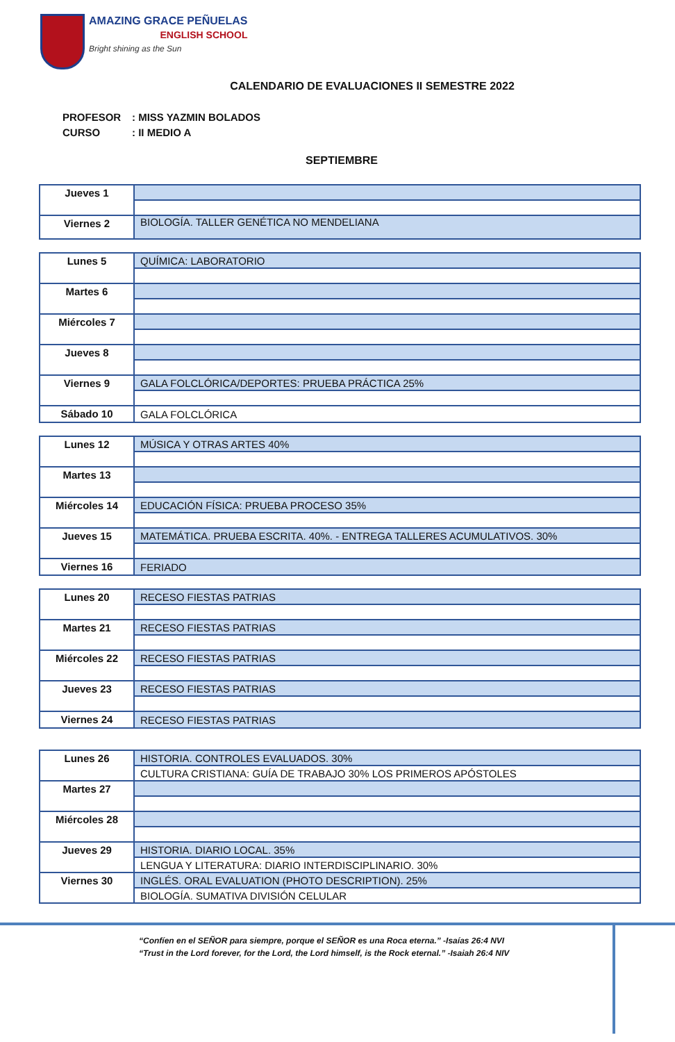AMAZING GRACE PEÑUELAS
ENGLISH SCHOOL
Bright shining as the Sun
CALENDARIO DE EVALUACIONES II SEMESTRE 2022
PROFESOR: MISS YAZMIN BOLADOS
CURSO: II MEDIO A
SEPTIEMBRE
| Jueves 1 | |
| Viernes 2 | BIOLOGÍA. TALLER GENÉTICA NO MENDELIANA |
| Lunes 5 | QUÍMICA: LABORATORIO |
| Martes 6 | |
| Miércoles 7 | |
| Jueves 8 | |
| Viernes 9 | GALA FOLCLÓRICA/DEPORTES: PRUEBA PRÁCTICA 25% |
| Sábado 10 | GALA FOLCLÓRICA |
| Lunes 12 | MÚSICA Y OTRAS ARTES 40% |
| Martes 13 | |
| Miércoles 14 | EDUCACIÓN FÍSICA: PRUEBA PROCESO 35% |
| Jueves 15 | MATEMÁTICA. PRUEBA ESCRITA. 40%. - ENTREGA TALLERES ACUMULATIVOS. 30% |
| Viernes 16 | FERIADO |
| Lunes 20 | RECESO FIESTAS PATRIAS |
| Martes 21 | RECESO FIESTAS PATRIAS |
| Miércoles 22 | RECESO FIESTAS PATRIAS |
| Jueves 23 | RECESO FIESTAS PATRIAS |
| Viernes 24 | RECESO FIESTAS PATRIAS |
| Lunes 26 | HISTORIA. CONTROLES EVALUADOS. 30% |
| | CULTURA CRISTIANA: GUÍA DE TRABAJO 30% LOS PRIMEROS APÓSTOLES |
| Martes 27 | |
| Miércoles 28 | |
| Jueves 29 | HISTORIA. DIARIO LOCAL. 35% |
| | LENGUA Y LITERATURA: DIARIO INTERDISCIPLINARIO. 30% |
| Viernes 30 | INGLÉS. ORAL EVALUATION (PHOTO DESCRIPTION). 25% |
| | BIOLOGÍA. SUMATIVA DIVISIÓN CELULAR |
“Confíen en el SEÑOR para siempre, porque el SEÑOR es una Roca eterna.” -Isaías 26:4 NVI
“Trust in the Lord forever, for the Lord, the Lord himself, is the Rock eternal.” -Isaiah 26:4 NIV